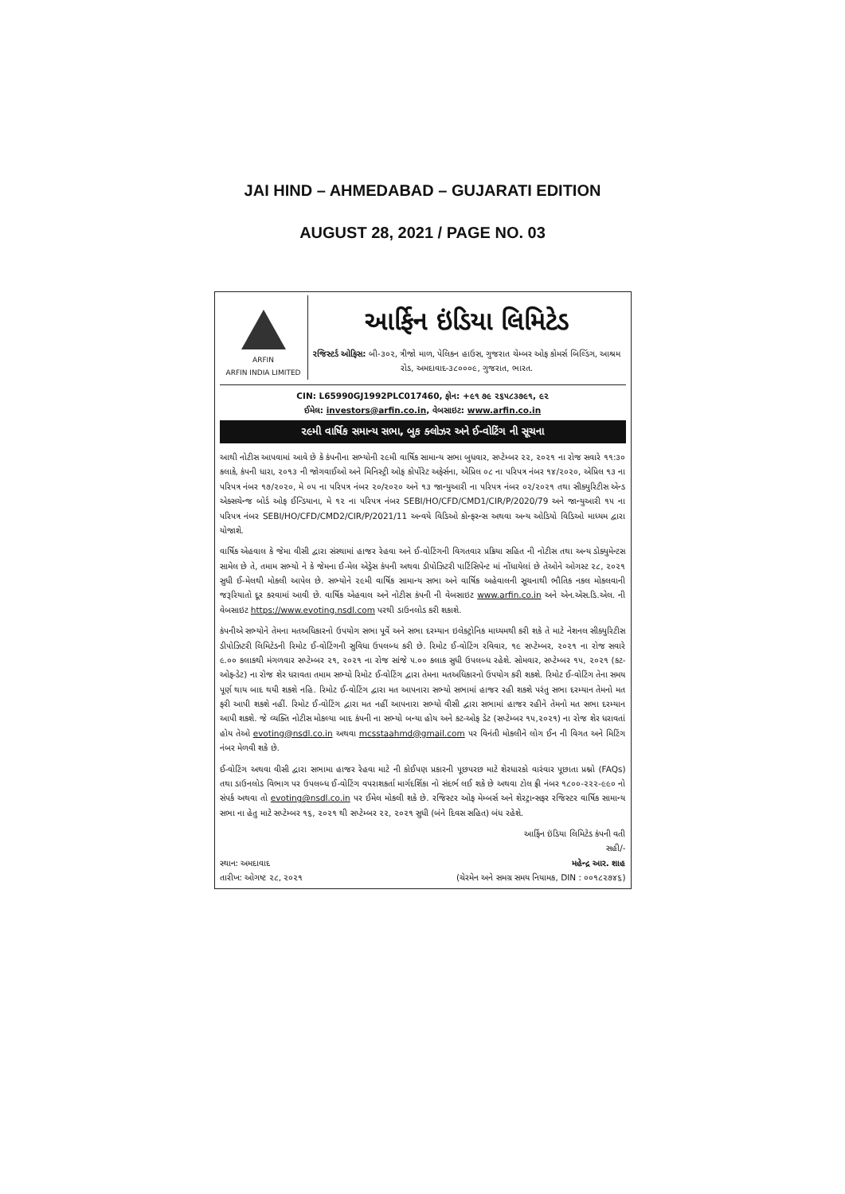JAI HIND – AHMEDABAD – GUJARATI EDITION
AUGUST 28, 2021 / PAGE NO. 03
ARFIN
ARFIN INDIA LIMITED
આર્ફિન ઇંડિયા લિમિટેડ
રજિસ્ટર્ડ ઓફિસ: બી-૩૦૨, ત્રીજો માળ, પેલિકન હાઉસ, ગુજરાત ચેમ્બર ઓફ કોમર્સ બિલ્ડિંગ, આશ્રમ રોડ, અમદાવાદ-૩૮૦૦૦૯, ગુજરાત, ભારત.
CIN: L65990GJ1992PLC017460, ફોન: +૯૧ ૭૯ ૨૬૫૮૩૭૯૧, ૯૨
ઈમેલ: investors@arfin.co.in, વેબસાઇટ: www.arfin.co.in
૨૯મી વાર્ષિક સમાન્ય સભા, બુક ક્લોઝર અને ઈ-વોટિંગ ની સૂચના
આથી નોટીસ આપવામાં આવે છે કે કંપનીના સભ્યોની ૨૯મી વાર્ષિક સામાન્ય સભા બુધવાર, સપ્ટેમ્બર ૨૨, ૨૦૨૧ ના રોજ સવારે ૧૧:૩૦ કલાકે, કંપની ધારા, ૨૦૧૩ ની જોગવાઈઓ અને મિનિસ્ટ્રી ઓફ કોર્પોરેટ અફેર્સના, એપ્રિલ ૦૮ ના પરિપત્ર નંબર ૧૪/૨૦૨૦, એપ્રિલ ૧૩ ના પરિપત્ર નંબર ૧૭/૨૦૨૦, મે ૦૫ ના પરિપત્ર નંબર ૨૦/૨૦૨૦ અને ૧૩ જાન્યુઆરી ના પરિપત્ર નંબર ૦૨/૨૦૨૧ તથા સીક્યુરિટીસ એન્ડ એક્સચેન્જ બોર્ડ ઓફ ઈન્ડિયાના, મે ૧૨ ના પરિપત્ર નંબર SEBI/HO/CFD/CMD1/CIR/P/2020/79 અને જાન્યુઆરી ૧૫ ના પરિપત્ર નંબર SEBI/HO/CFD/CMD2/CIR/P/2021/11 અન્વયે વિડિઓ કોન્ફરન્સ અથવા અન્ય ઓડિયો વિડિઓ માધ્યમ દ્વારા યોજાશે.
વાર્ષિક એહવાલ કે જેમા વીસી દ્વારા સંસ્થામાં હાજર રેહવા અને ઈ-વોટિંગની વિગતવાર પ્રક્રિયા સહિત ની નોટીસ તથા અન્ય ડોક્યુમેન્ટસ સામેલ છે તે, તમામ સભ્યો ને કે જેમના ઈ-મેલ એડ્રેસ કંપની અથવા ડીપોઝિટરી પાર્ટિસિપેન્ટ માં નોંધાયેલાં છે તેઓને ઓગસ્ટ ૨૮, ૨૦૨૧ સુધી ઈ-મેલથી મોકલી આપેલ છે. સભ્યોને ૨૯મી વાર્ષિક સામાન્ય સભા અને વાર્ષિક અહેવાલની સૂચનાથી ભૌતિક નકલ મોકલવાની જરૂરિયાતો દૂર કરવામાં આવી છે. વાર્ષિક એહવાલ અને નોટીસ કંપની ની વેબસાઇટ www.arfin.co.in અને એન.એસ.ડિ.એલ. ની વેબસાઇટ https://www.evoting.nsdl.com પરથી ડાઉનલોડ કરી શકાશે.
કંપનીએ સભ્યોને તેમના મતઅધિકારનો ઉપયોગ સભા પૂર્વે અને સભા દરમ્યાન ઇલેક્ટ્રોનિક માધ્યમથી કરી શકે તે માટે નેશનલ સીક્યુરિટીસ ડીપોઝિટરી લિમિટેડની રિમોટ ઈ-વોટિંગની સુવિધા ઉપલબ્ધ કરી છે. રિમોટ ઈ-વોટિંગ રવિવાર, ૧૯ સપ્ટેમ્બર, ૨૦૨૧ ના રોજ સવારે ૯.૦૦ કલાકથી મંગળવાર સપ્ટેમ્બર ૨૧, ૨૦૨૧ ના રોજ સાંજે ૫.૦૦ કલાક સુધી ઉપલબ્ધ રહેશે. સોમવાર, સપ્ટેમ્બર ૧૫, ૨૦૨૧ (કટ-ઓફ-ડેટ) ના રોજ શેર ધરાવતા તમામ સભ્યો રિમોટ ઈ-વોટિંગ દ્વારા તેમના મતઅધિકારનો ઉપયોગ કરી શકશે. રિમોટ ઈ-વોટિંગ તેના સમય પૂર્ણ થાય બાદ થયી શકશે નહિ. રિમોટ ઈ-વોટિંગ દ્વારા મત આપનારા સભ્યો સભામાં હાજર રહી શકશે પરંતુ સભા દરમ્યાન તેમનો મત ફરી આપી શકશે નહીં. રિમોટ ઈ-વોટિંગ દ્વારા મત નહીં આપનારા સભ્યો વીસી દ્વારા સભામાં હાજર રહીને તેમનો મત સભા દરમ્યાન આપી શકશે. જે વ્યક્તિ નોટીસ મોકલ્યા બાદ કંપની ના સભ્યો બન્યા હોય અને કટ-ઓફ ડેટ (સપ્ટેમ્બર ૧૫,૨૦૨૧) ના રોજ શેર ધરાવતાં હોય તેઓ evoting@nsdl.co.in અથવા mcsstaahmd@gmail.com પર વિનંતી મોકલીને લોગ ઈન ની વિગત અને મિટિંગ નંબર મેળવી શકે છે.
ઈ-વોટિંગ અથવા વીસી દ્વારા સભામા હાજર રેહવા માટે ની કોઈપણ પ્રકારની પૂછપરછ માટે શેરધારકો વારંવાર પૂછાતા પ્રશ્નો (FAQs) તથા ડાઉનલોડ વિભાગ પર ઉપલબ્ધ ઈ-વોટિંગ વપરાશકર્તા માર્ગદર્શિકા નો સંદર્ભ લઈ શકે છે અથવા ટોલ ફ્રી નંબર ૧૮૦૦-૨૨૨-૯૯૦ નો સંપર્ક અથવા તો evoting@nsdl.co.in પર ઈમેલ મોકલી શકે છે. રજિસ્ટર ઓફ મેમ્બર્સ અને શેરટ્રાન્સફર રજિસ્ટર વાર્ષિક સામાન્ય સભા ના હેતુ માટે સપ્ટેમ્બર ૧૬, ૨૦૨૧ થી સપ્ટેમ્બર ૨૨, ૨૦૨૧ સુધી (બંને દિવસ સહિત) બંધ રહેશે.
આર્ફિન ઇંડિયા લિમિટેડ કંપની વતી
સહી/-
સ્થાન: અમદાવાદ મહેન્દ્ર આર. શાહ
તારીખ: ઓગષ્ટ ૨૮, ૨૦૨૧ (ચેરમેન અને સમગ્ર સમય નિયામક, DIN : ૦૦૧૮૨૭૪૬)